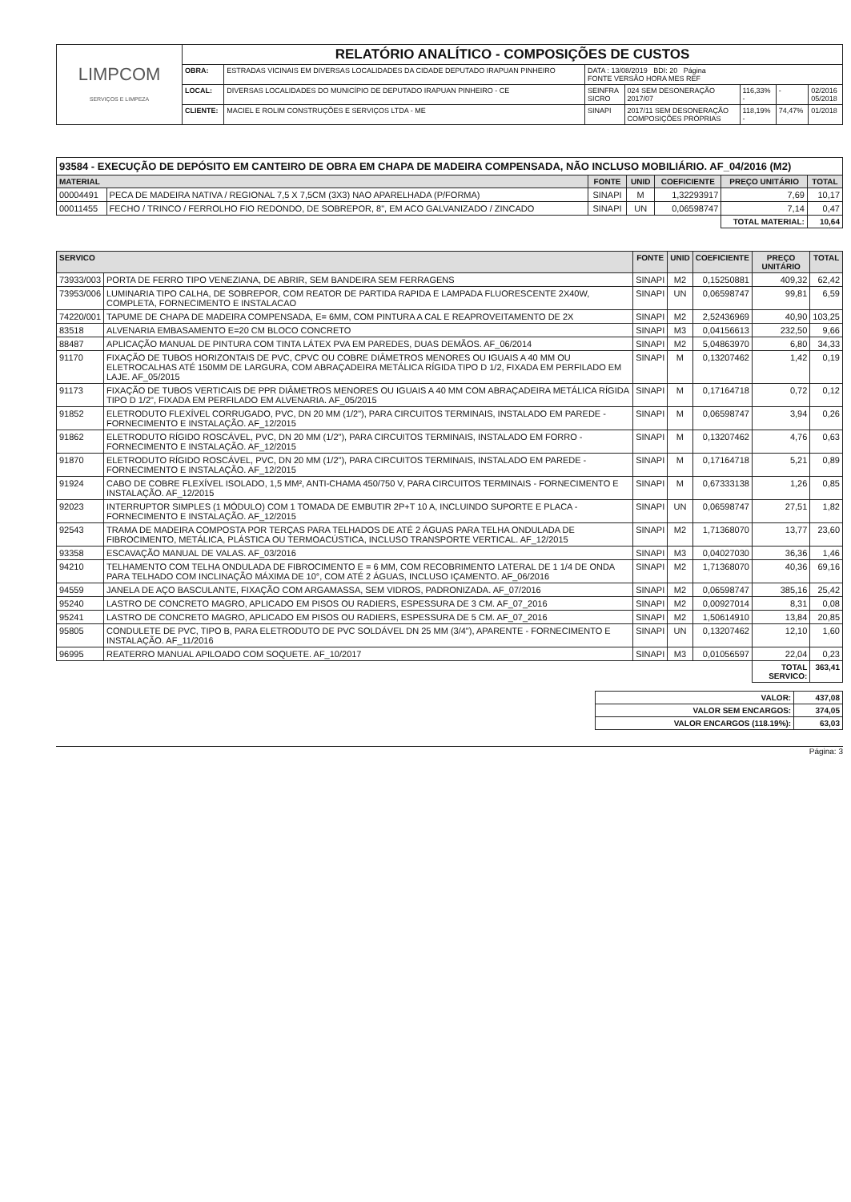| LIMPCOM SERVIÇOS E LIMPEZA | RELATÓRIO ANALÍTICO - COMPOSIÇÕES DE CUSTOS | | | | | | |
| | OBRA: | ESTRADAS VICINAIS EM DIVERSAS LOCALIDADES DA CIDADE DEPUTADO IRAPUAN PINHEIRO | DATA : 13/08/2019 BDI: 20 Página FONTE VERSÃO HORA MES REF | | | | |
| | LOCAL: | DIVERSAS LOCALIDADES DO MUNICÍPIO DE DEPUTADO IRAPUAN PINHEIRO - CE | SEINFRA SICRO | 024 SEM DESONERAÇÃO 2017/07 | 116,33% - | - | 02/2016 05/2018 |
| | CLIENTE: | MACIEL E ROLIM CONSTRUÇÕES E SERVIÇOS LTDA - ME | SINAPI | 2017/11 SEM DESONERAÇÃO COMPOSIÇÕES PRÓPRIAS | 118,19% - | 74,47% | 01/2018 |
93584 - EXECUÇÃO DE DEPÓSITO EM CANTEIRO DE OBRA EM CHAPA DE MADEIRA COMPENSADA, NÃO INCLUSO MOBILIÁRIO. AF_04/2016 (M2)
| MATERIAL | | FONTE | UNID | COEFICIENTE | PREÇO UNITÁRIO | TOTAL |
| --- | --- | --- | --- | --- | --- | --- |
| 00004491 | PECA DE MADEIRA NATIVA / REGIONAL 7,5 X 7,5CM (3X3) NAO APARELHADA (P/FORMA) | SINAPI | M | 1,32293917 | 7,69 | 10,17 |
| 00011455 | FECHO / TRINCO / FERROLHO FIO REDONDO, DE SOBREPOR, 8", EM ACO GALVANIZADO / ZINCADO | SINAPI | UN | 0,06598747 | 7,14 | 0,47 |
| | | | | | TOTAL MATERIAL: | 10,64 |
| SERVICO | | FONTE | UNID | COEFICIENTE | PREÇO UNITÁRIO | TOTAL |
| --- | --- | --- | --- | --- | --- | --- |
| 73933/003 | PORTA DE FERRO TIPO VENEZIANA, DE ABRIR, SEM BANDEIRA SEM FERRAGENS | SINAPI | M2 | 0,15250881 | 409,32 | 62,42 |
| 73953/006 | LUMINARIA TIPO CALHA, DE SOBREPOR, COM REATOR DE PARTIDA RAPIDA E LAMPADA FLUORESCENTE 2X40W, COMPLETA, FORNECIMENTO E INSTALACAO | SINAPI | UN | 0,06598747 | 99,81 | 6,59 |
| 74220/001 | TAPUME DE CHAPA DE MADEIRA COMPENSADA, E= 6MM, COM PINTURA A CAL E REAPROVEITAMENTO DE 2X | SINAPI | M2 | 2,52436969 | 40,90 | 103,25 |
| 83518 | ALVENARIA EMBASAMENTO E=20 CM BLOCO CONCRETO | SINAPI | M3 | 0,04156613 | 232,50 | 9,66 |
| 88487 | APLICAÇÃO MANUAL DE PINTURA COM TINTA LÁTEX PVA EM PAREDES, DUAS DEMÃOS. AF_06/2014 | SINAPI | M2 | 5,04863970 | 6,80 | 34,33 |
| 91170 | FIXAÇÃO DE TUBOS HORIZONTAIS DE PVC, CPVC OU COBRE DIÂMETROS MENORES OU IGUAIS A 40 MM OU ELETROCALHAS ATÉ 150MM DE LARGURA, COM ABRAÇADEIRA METÁLICA RÍGIDA TIPO D 1/2, FIXADA EM PERFILADO EM LAJE. AF_05/2015 | SINAPI | M | 0,13207462 | 1,42 | 0,19 |
| 91173 | FIXAÇÃO DE TUBOS VERTICAIS DE PPR DIÂMETROS MENORES OU IGUAIS A 40 MM COM ABRAÇADEIRA METÁLICA RÍGIDA TIPO D 1/2", FIXADA EM PERFILADO EM ALVENARIA. AF_05/2015 | SINAPI | M | 0,17164718 | 0,72 | 0,12 |
| 91852 | ELETRODUTO FLEXÍVEL CORRUGADO, PVC, DN 20 MM (1/2"), PARA CIRCUITOS TERMINAIS, INSTALADO EM PAREDE - FORNECIMENTO E INSTALAÇÃO. AF_12/2015 | SINAPI | M | 0,06598747 | 3,94 | 0,26 |
| 91862 | ELETRODUTO RÍGIDO ROSCÁVEL, PVC, DN 20 MM (1/2"), PARA CIRCUITOS TERMINAIS, INSTALADO EM FORRO - FORNECIMENTO E INSTALAÇÃO. AF_12/2015 | SINAPI | M | 0,13207462 | 4,76 | 0,63 |
| 91870 | ELETRODUTO RÍGIDO ROSCÁVEL, PVC, DN 20 MM (1/2"), PARA CIRCUITOS TERMINAIS, INSTALADO EM PAREDE - FORNECIMENTO E INSTALAÇÃO. AF_12/2015 | SINAPI | M | 0,17164718 | 5,21 | 0,89 |
| 91924 | CABO DE COBRE FLEXÍVEL ISOLADO, 1,5 MM², ANTI-CHAMA 450/750 V, PARA CIRCUITOS TERMINAIS - FORNECIMENTO E INSTALAÇÃO. AF_12/2015 | SINAPI | M | 0,67333138 | 1,26 | 0,85 |
| 92023 | INTERRUPTOR SIMPLES (1 MÓDULO) COM 1 TOMADA DE EMBUTIR 2P+T 10 A, INCLUINDO SUPORTE E PLACA - FORNECIMENTO E INSTALAÇÃO. AF_12/2015 | SINAPI | UN | 0,06598747 | 27,51 | 1,82 |
| 92543 | TRAMA DE MADEIRA COMPOSTA POR TERÇAS PARA TELHADOS DE ATÉ 2 ÁGUAS PARA TELHA ONDULADA DE FIBROCIMENTO, METÁLICA, PLÁSTICA OU TERMOACÚSTICA, INCLUSO TRANSPORTE VERTICAL. AF_12/2015 | SINAPI | M2 | 1,71368070 | 13,77 | 23,60 |
| 93358 | ESCAVAÇÃO MANUAL DE VALAS. AF_03/2016 | SINAPI | M3 | 0,04027030 | 36,36 | 1,46 |
| 94210 | TELHAMENTO COM TELHA ONDULADA DE FIBROCIMENTO E = 6 MM, COM RECOBRIMENTO LATERAL DE 1 1/4 DE ONDA PARA TELHADO COM INCLINAÇÃO MÁXIMA DE 10°, COM ATÉ 2 ÁGUAS, INCLUSO IÇAMENTO. AF_06/2016 | SINAPI | M2 | 1,71368070 | 40,36 | 69,16 |
| 94559 | JANELA DE AÇO BASCULANTE, FIXAÇÃO COM ARGAMASSA, SEM VIDROS, PADRONIZADA. AF_07/2016 | SINAPI | M2 | 0,06598747 | 385,16 | 25,42 |
| 95240 | LASTRO DE CONCRETO MAGRO, APLICADO EM PISOS OU RADIERS, ESPESSURA DE 3 CM. AF_07_2016 | SINAPI | M2 | 0,00927014 | 8,31 | 0,08 |
| 95241 | LASTRO DE CONCRETO MAGRO, APLICADO EM PISOS OU RADIERS, ESPESSURA DE 5 CM. AF_07_2016 | SINAPI | M2 | 1,50614910 | 13,84 | 20,85 |
| 95805 | CONDULETE DE PVC, TIPO B, PARA ELETRODUTO DE PVC SOLDÁVEL DN 25 MM (3/4"), APARENTE - FORNECIMENTO E INSTALAÇÃO. AF_11/2016 | SINAPI | UN | 0,13207462 | 12,10 | 1,60 |
| 96995 | REATERRO MANUAL APILOADO COM SOQUETE. AF_10/2017 | SINAPI | M3 | 0,01056597 | 22,04 | 0,23 |
| | | | | | TOTAL SERVICO: | 363,41 |
| VALOR: | 437,08 |
| VALOR SEM ENCARGOS: | 374,05 |
| VALOR ENCARGOS (118.19%): | 63,03 |
Página: 3